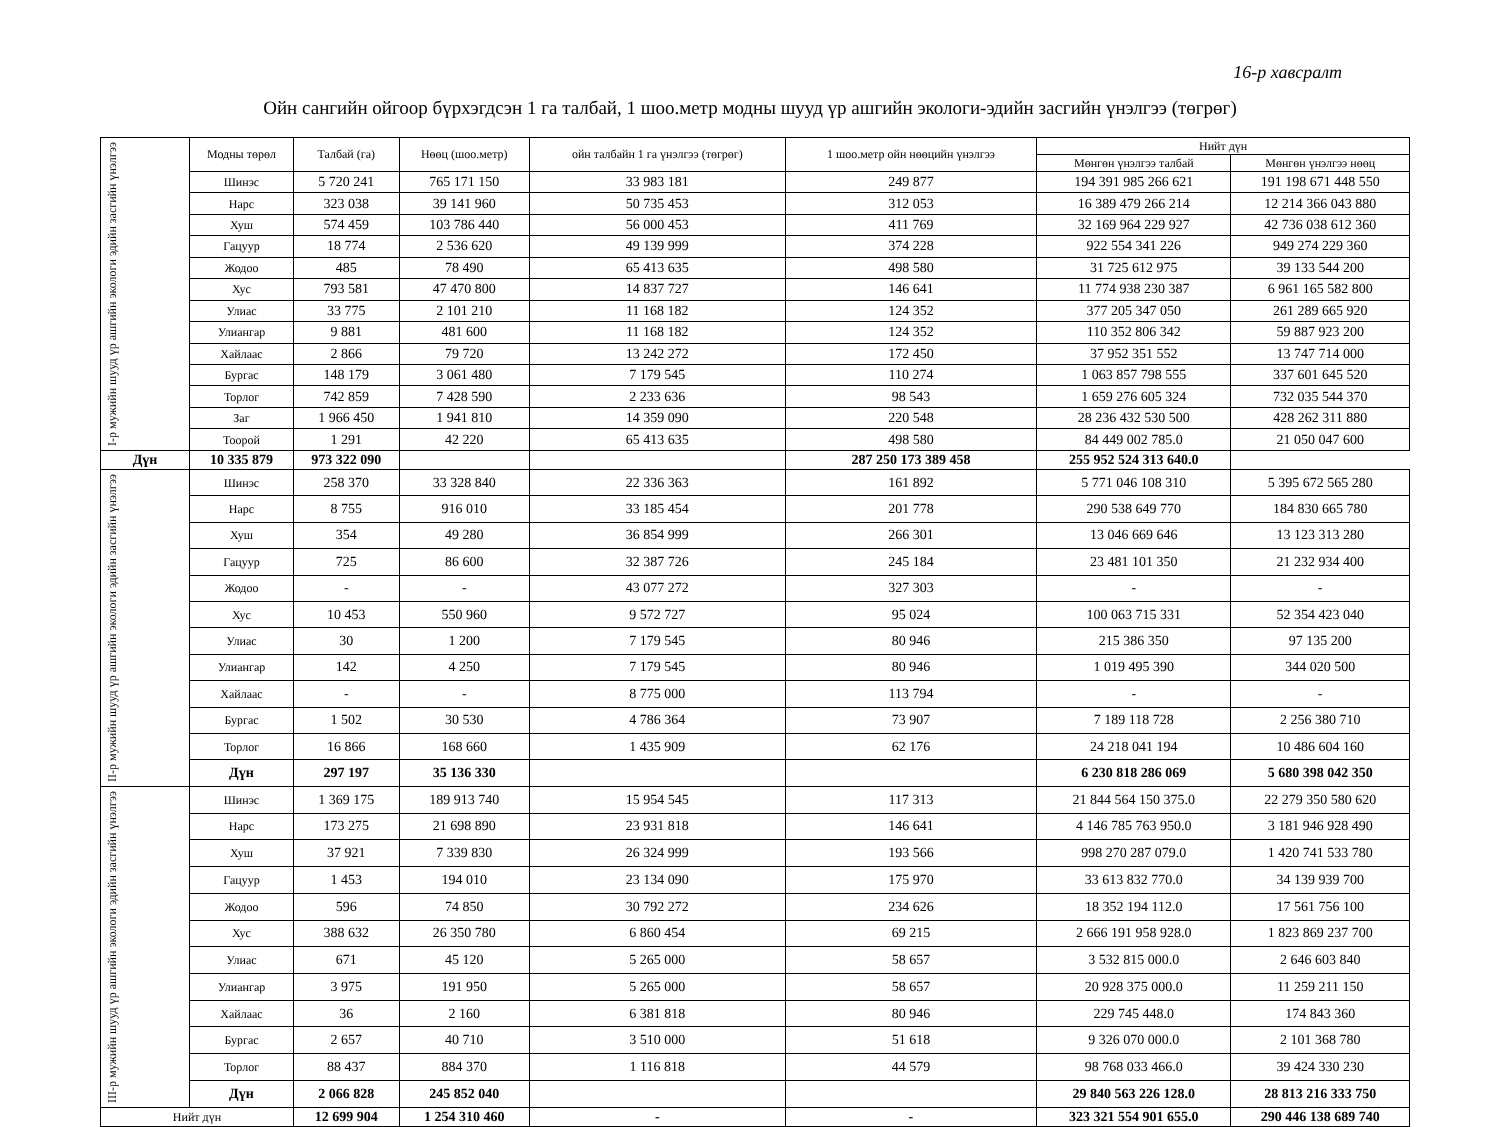16-р хавсралт
Ойн сангийн ойгоор бүрхэгдсэн 1 га талбай, 1 шоо.метр модны шууд үр ашгийн экологи-эдийн засгийн үнэлгээ (төгрөг)
| I-р мужийн шууд үр ашгийн экологи эдийн засгийн үнэлгээ | Модны төрөл | Талбай (га) | Нөөц (шоо.метр) | ойн талбайн 1 га үнэлгээ (төгрөг) | 1 шоо.метр ойн нөөцийн үнэлгээ | Нийт дүн | |
| | | | | | | Мөнгөн үнэлгээ талбай | Мөнгөн үнэлгээ нөөц |
| | Шинэс | 5 720 241 | 765 171 150 | 33 983 181 | 249 877 | 194 391 985 266 621 | 191 198 671 448 550 |
| | Нарс | 323 038 | 39 141 960 | 50 735 453 | 312 053 | 16 389 479 266 214 | 12 214 366 043 880 |
| | Хуш | 574 459 | 103 786 440 | 56 000 453 | 411 769 | 32 169 964 229 927 | 42 736 038 612 360 |
| | Гацуур | 18 774 | 2 536 620 | 49 139 999 | 374 228 | 922 554 341 226 | 949 274 229 360 |
| | Жодоо | 485 | 78 490 | 65 413 635 | 498 580 | 31 725 612 975 | 39 133 544 200 |
| | Хус | 793 581 | 47 470 800 | 14 837 727 | 146 641 | 11 774 938 230 387 | 6 961 165 582 800 |
| | Улиас | 33 775 | 2 101 210 | 11 168 182 | 124 352 | 377 205 347 050 | 261 289 665 920 |
| | Улиангар | 9 881 | 481 600 | 11 168 182 | 124 352 | 110 352 806 342 | 59 887 923 200 |
| | Хайлаас | 2 866 | 79 720 | 13 242 272 | 172 450 | 37 952 351 552 | 13 747 714 000 |
| | Бургас | 148 179 | 3 061 480 | 7 179 545 | 110 274 | 1 063 857 798 555 | 337 601 645 520 |
| | Торлог | 742 859 | 7 428 590 | 2 233 636 | 98 543 | 1 659 276 605 324 | 732 035 544 370 |
| | Заг | 1 966 450 | 1 941 810 | 14 359 090 | 220 548 | 28 236 432 530 500 | 428 262 311 880 |
| | Тоорой | 1 291 | 42 220 | 65 413 635 | 498 580 | 84 449 002 785.0 | 21 050 047 600 |
| Дүн | 10 335 879 | 973 322 090 | | | 287 250 173 389 458 | 255 952 524 313 640.0 | |
| II-р мужийн шууд үр ашгийн экологи эдийн засгийн үнэлгээ | Шинэс | 258 370 | 33 328 840 | 22 336 363 | 161 892 | 5 771 046 108 310 | 5 395 672 565 280 |
| | Нарс | 8 755 | 916 010 | 33 185 454 | 201 778 | 290 538 649 770 | 184 830 665 780 |
| | Хуш | 354 | 49 280 | 36 854 999 | 266 301 | 13 046 669 646 | 13 123 313 280 |
| | Гацуур | 725 | 86 600 | 32 387 726 | 245 184 | 23 481 101 350 | 21 232 934 400 |
| | Жодоо | - | - | 43 077 272 | 327 303 | - | - |
| | Хус | 10 453 | 550 960 | 9 572 727 | 95 024 | 100 063 715 331 | 52 354 423 040 |
| | Улиас | 30 | 1 200 | 7 179 545 | 80 946 | 215 386 350 | 97 135 200 |
| | Улиангар | 142 | 4 250 | 7 179 545 | 80 946 | 1 019 495 390 | 344 020 500 |
| | Хайлаас | - | - | 8 775 000 | 113 794 | - | - |
| | Бургас | 1 502 | 30 530 | 4 786 364 | 73 907 | 7 189 118 728 | 2 256 380 710 |
| | Торлог | 16 866 | 168 660 | 1 435 909 | 62 176 | 24 218 041 194 | 10 486 604 160 |
| | Дүн | 297 197 | 35 136 330 | | | 6 230 818 286 069 | 5 680 398 042 350 |
| III-р мужийн шууд үр ашгийн экологи эдийн засгийн үнэлгээ | Шинэс | 1 369 175 | 189 913 740 | 15 954 545 | 117 313 | 21 844 564 150 375.0 | 22 279 350 580 620 |
| | Нарс | 173 275 | 21 698 890 | 23 931 818 | 146 641 | 4 146 785 763 950.0 | 3 181 946 928 490 |
| | Хуш | 37 921 | 7 339 830 | 26 324 999 | 193 566 | 998 270 287 079.0 | 1 420 741 533 780 |
| | Гацуур | 1 453 | 194 010 | 23 134 090 | 175 970 | 33 613 832 770.0 | 34 139 939 700 |
| | Жодоо | 596 | 74 850 | 30 792 272 | 234 626 | 18 352 194 112.0 | 17 561 756 100 |
| | Хус | 388 632 | 26 350 780 | 6 860 454 | 69 215 | 2 666 191 958 928.0 | 1 823 869 237 700 |
| | Улиас | 671 | 45 120 | 5 265 000 | 58 657 | 3 532 815 000.0 | 2 646 603 840 |
| | Улиангар | 3 975 | 191 950 | 5 265 000 | 58 657 | 20 928 375 000.0 | 11 259 211 150 |
| | Хайлаас | 36 | 2 160 | 6 381 818 | 80 946 | 229 745 448.0 | 174 843 360 |
| | Бургас | 2 657 | 40 710 | 3 510 000 | 51 618 | 9 326 070 000.0 | 2 101 368 780 |
| | Торлог | 88 437 | 884 370 | 1 116 818 | 44 579 | 98 768 033 466.0 | 39 424 330 230 |
| | Дүн | 2 066 828 | 245 852 040 | | | 29 840 563 226 128.0 | 28 813 216 333 750 |
| Нийт дүн | | 12 699 904 | 1 254 310 460 | - | - | 323 321 554 901 655.0 | 290 446 138 689 740 |